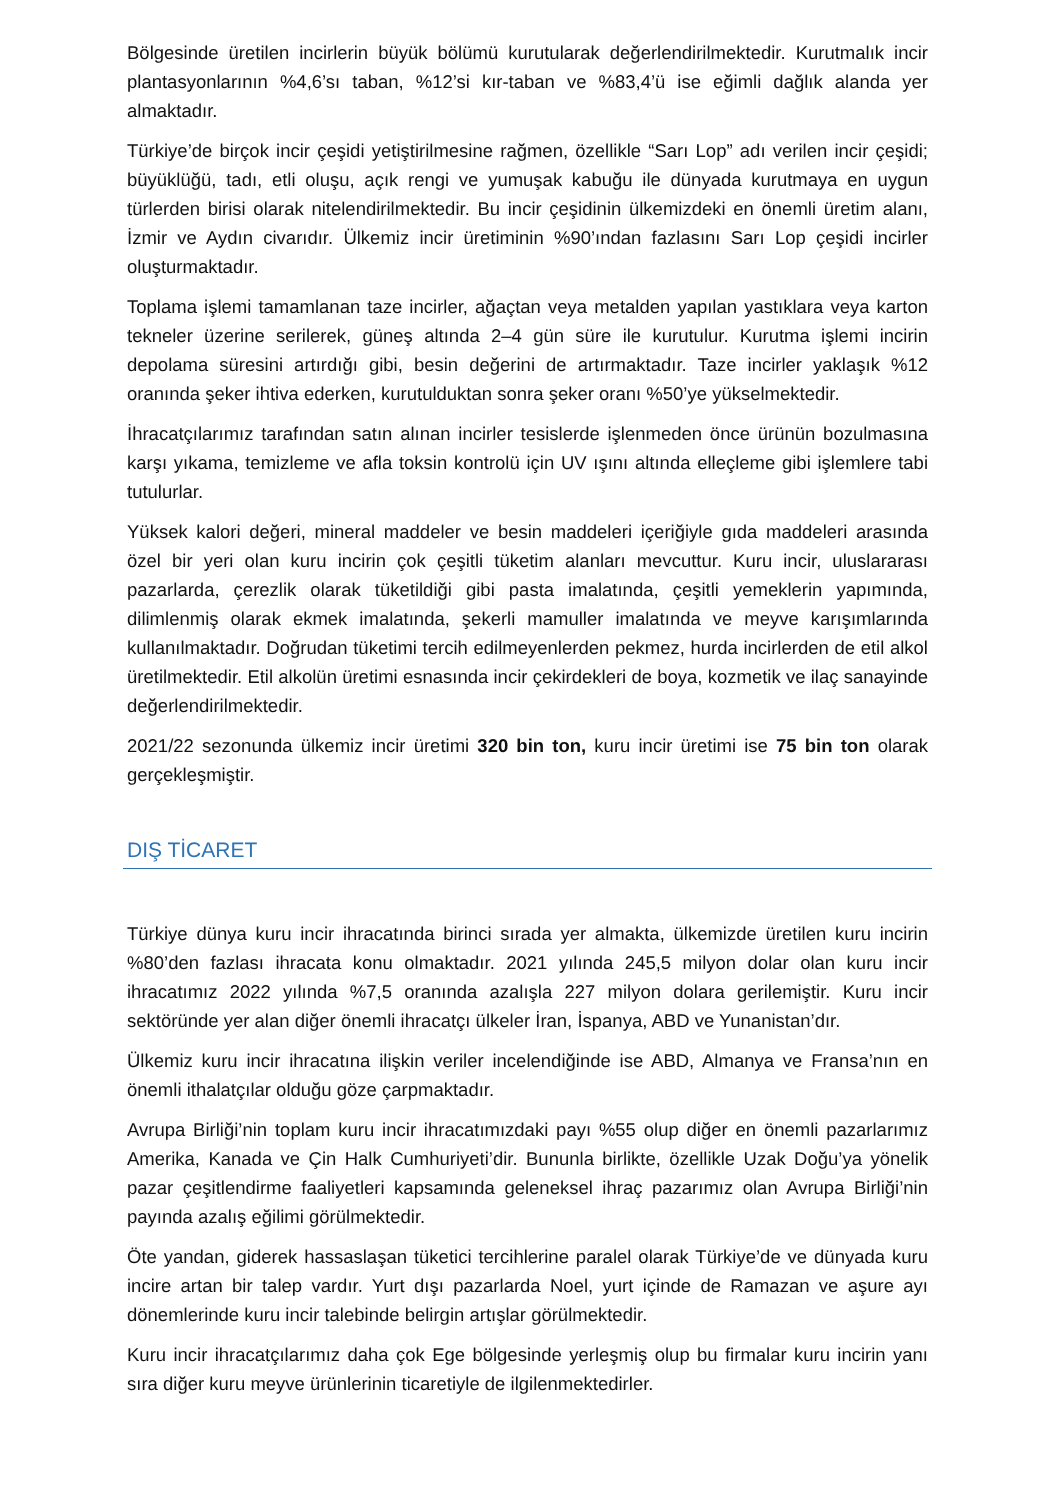Bölgesinde üretilen incirlerin büyük bölümü kurutularak değerlendirilmektedir. Kurutmalık incir plantasyonlarının %4,6’sı taban, %12’si kır-taban ve %83,4’ü ise eğimli dağlık alanda yer almaktadır.
Türkiye’de birçok incir çeşidi yetiştirilmesine rağmen, özellikle “Sarı Lop” adı verilen incir çeşidi; büyüklüğü, tadı, etli oluşu, açık rengi ve yumuşak kabuğu ile dünyada kurutmaya en uygun türlerden birisi olarak nitelendirilmektedir. Bu incir çeşidinin ülkemizdeki en önemli üretim alanı, İzmir ve Aydın civarıdır. Ülkemiz incir üretiminin %90’ından fazlasını Sarı Lop çeşidi incirler oluşturmaktadır.
Toplama işlemi tamamlanan taze incirler, ağaçtan veya metalden yapılan yastıklara veya karton tekneler üzerine serilerek, güneş altında 2–4 gün süre ile kurutulur. Kurutma işlemi incirin depolama süresini artırdığı gibi, besin değerini de artırmaktadır. Taze incirler yaklaşık %12 oranında şeker ihtiva ederken, kurutulduktan sonra şeker oranı %50’ye yükselmektedir.
İhracatçılarımız tarafından satın alınan incirler tesislerde işlenmeden önce ürünün bozulmasına karşı yıkama, temizleme ve afla toksin kontrolü için UV ışını altında elleçleme gibi işlemlere tabi tutulurlar.
Yüksek kalori değeri, mineral maddeler ve besin maddeleri içeriğiyle gıda maddeleri arasında özel bir yeri olan kuru incirin çok çeşitli tüketim alanları mevcuttur. Kuru incir, uluslararası pazarlarda, çerezlik olarak tüketildiği gibi pasta imalatında, çeşitli yemeklerin yapımında, dilimlenmiş olarak ekmek imalatında, şekerli mamuller imalatında ve meyve karışımlarında kullanılmaktadır. Doğrudan tüketimi tercih edilmeyenlerden pekmez, hurda incirlerden de etil alkol üretilmektedir. Etil alkolün üretimi esnasında incir çekirdekleri de boya, kozmetik ve ilaç sanayinde değerlendirilmektedir.
2021/22 sezonunda ülkemiz incir üretimi 320 bin ton, kuru incir üretimi ise 75 bin ton olarak gerçekleşmiştir.
DIŞ TİCARET
Türkiye dünya kuru incir ihracatında birinci sırada yer almakta, ülkemizde üretilen kuru incirin %80’den fazlası ihracata konu olmaktadır. 2021 yılında 245,5 milyon dolar olan kuru incir ihracatımız 2022 yılında %7,5 oranında azalışla 227 milyon dolara gerilemiştir. Kuru incir sektöründe yer alan diğer önemli ihracatçı ülkeler İran, İspanya, ABD ve Yunanistan’dır.
Ülkemiz kuru incir ihracatına ilişkin veriler incelendiğinde ise ABD, Almanya ve Fransa’nın en önemli ithalatçılar olduğu göze çarpmaktadır.
Avrupa Birliği’nin toplam kuru incir ihracatımızdaki payı %55 olup diğer en önemli pazarlarımız Amerika, Kanada ve Çin Halk Cumhuriyeti’dir. Bununla birlikte, özellikle Uzak Doğu’ya yönelik pazar çeşitlendirme faaliyetleri kapsamında geleneksel ihraç pazarımız olan Avrupa Birliği’nin payında azalış eğilimi görülmektedir.
Öte yandan, giderek hassaslaşan tüketici tercihlerine paralel olarak Türkiye’de ve dünyada kuru incire artan bir talep vardır. Yurt dışı pazarlarda Noel, yurt içinde de Ramazan ve aşure ayı dönemlerinde kuru incir talebinde belirgin artışlar görülmektedir.
Kuru incir ihracatçılarımız daha çok Ege bölgesinde yerleşmiş olup bu firmalar kuru incirin yanı sıra diğer kuru meyve ürünlerinin ticaretiyle de ilgilenmektedirler.